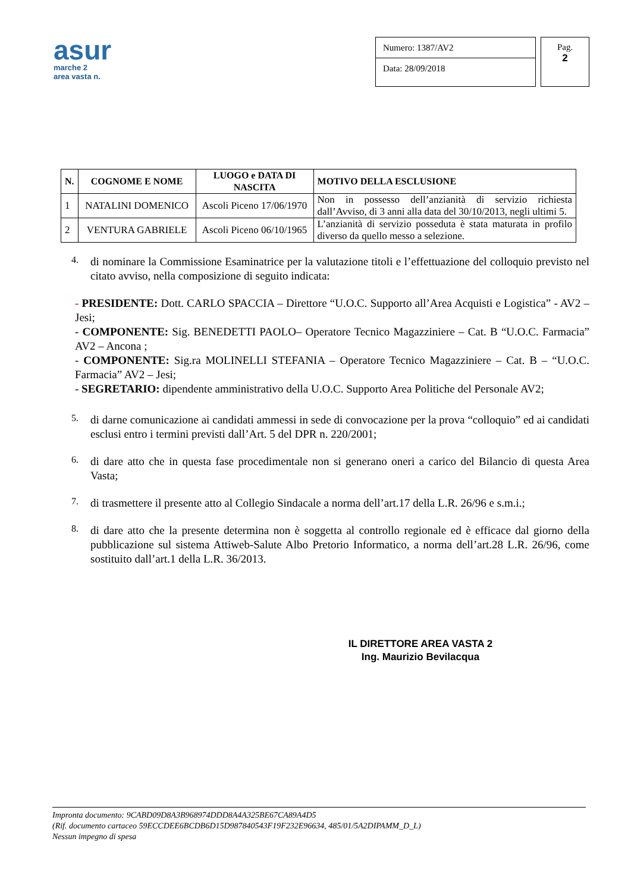asur
marche 2
area vasta n.
Numero: 1387/AV2
Data: 28/09/2018
Pag.
2
| N. | COGNOME E NOME | LUOGO e DATA DI NASCITA | MOTIVO DELLA ESCLUSIONE |
| --- | --- | --- | --- |
| 1 | NATALINI DOMENICO | Ascoli Piceno 17/06/1970 | Non in possesso dell’anzianità di servizio richiesta dall’Avviso, di 3 anni alla data del 30/10/2013, negli ultimi 5. |
| 2 | VENTURA GABRIELE | Ascoli Piceno 06/10/1965 | L’anzianità di servizio posseduta è stata maturata in profilo diverso da quello messo a selezione. |
4.
di nominare la Commissione Esaminatrice per la valutazione titoli e l’effettuazione del colloquio previsto nel citato avviso, nella composizione di seguito indicata:
- PRESIDENTE: Dott. CARLO SPACCIA – Direttore “U.O.C. Supporto all’Area Acquisti e Logistica” - AV2 – Jesi;
- COMPONENTE: Sig. BENEDETTI PAOLO– Operatore Tecnico Magazziniere – Cat. B “U.O.C. Farmacia” AV2 – Ancona ;
- COMPONENTE: Sig.ra MOLINELLI STEFANIA – Operatore Tecnico Magazziniere – Cat. B – “U.O.C. Farmacia” AV2 – Jesi;
- SEGRETARIO: dipendente amministrativo della U.O.C. Supporto Area Politiche del Personale AV2;
5.
di darne comunicazione ai candidati ammessi in sede di convocazione per la prova “colloquio” ed ai candidati esclusi entro i termini previsti dall’Art. 5 del DPR n. 220/2001;
6.
di dare atto che in questa fase procedimentale non si generano oneri a carico del Bilancio di questa Area Vasta;
7.
di trasmettere il presente atto al Collegio Sindacale a norma dell’art.17 della L.R. 26/96 e s.m.i.;
8.
di dare atto che la presente determina non è soggetta al controllo regionale ed è efficace dal giorno della pubblicazione sul sistema Attiweb-Salute Albo Pretorio Informatico, a norma dell’art.28 L.R. 26/96, come sostituito dall’art.1 della L.R. 36/2013.
IL DIRETTORE AREA VASTA 2
Ing. Maurizio Bevilacqua
Impronta documento: 9CABD09D8A3B968974DDD8A4A325BE67CA89A4D5
(Rif. documento cartaceo 59ECCDEE6BCDB6D15D987840543F19F232E96634, 485/01/5A2DIPAMM_D_L)
Nessun impegno di spesa